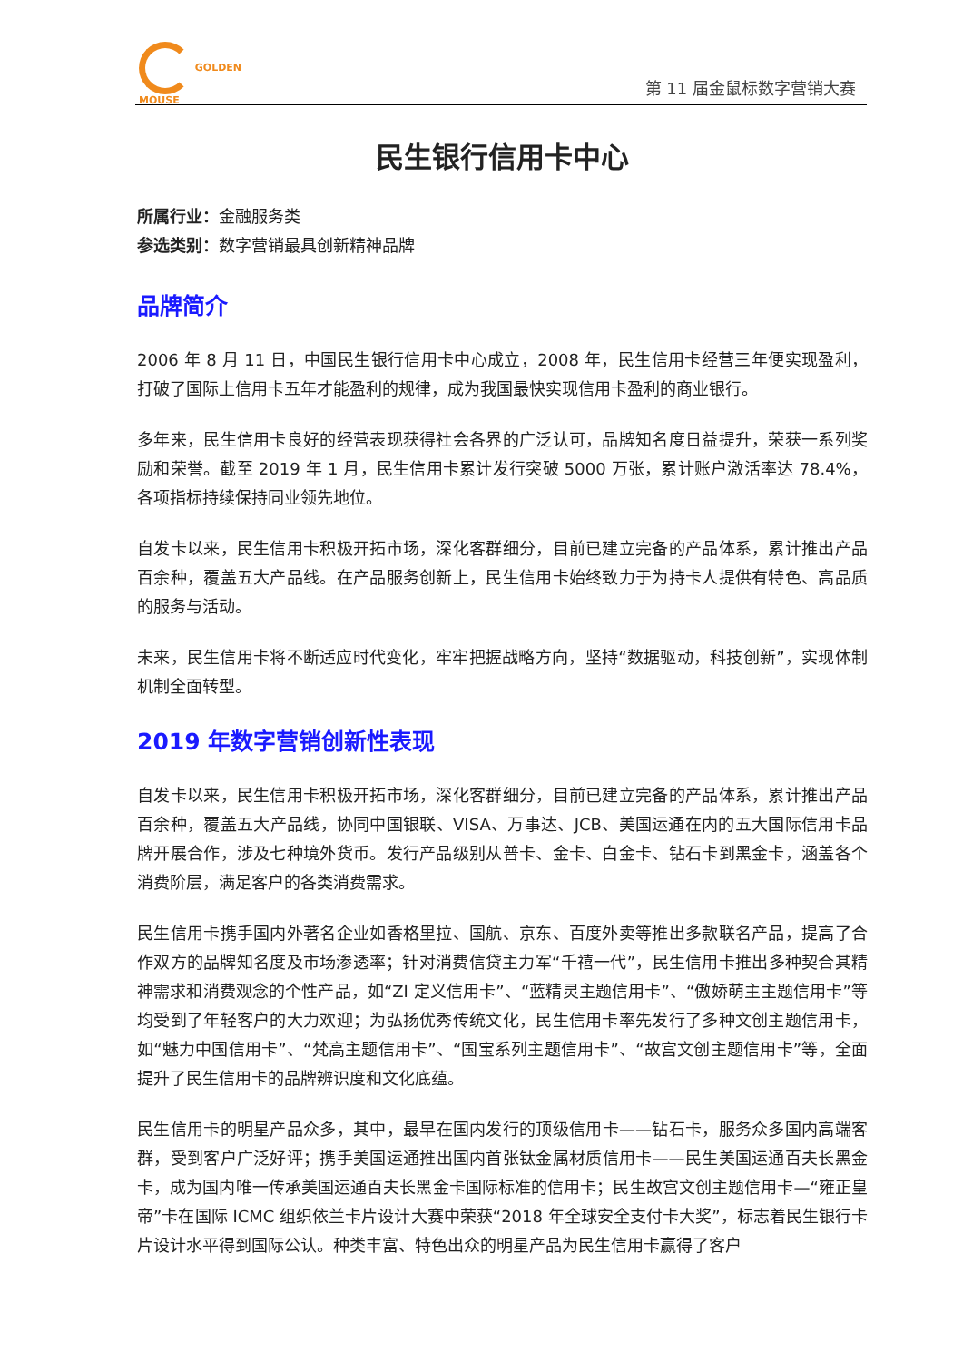GOLDEN
MOUSE
第 11 届金鼠标数字营销大赛
民生银行信用卡中心
所属行业：金融服务类
参选类别：数字营销最具创新精神品牌
品牌简介
2006 年 8 月 11 日，中国民生银行信用卡中心成立，2008 年，民生信用卡经营三年便实现盈利，打破了国际上信用卡五年才能盈利的规律，成为我国最快实现信用卡盈利的商业银行。
多年来，民生信用卡良好的经营表现获得社会各界的广泛认可，品牌知名度日益提升，荣获一系列奖励和荣誉。截至 2019 年 1 月，民生信用卡累计发行突破 5000 万张，累计账户激活率达 78.4%，各项指标持续保持同业领先地位。
自发卡以来，民生信用卡积极开拓市场，深化客群细分，目前已建立完备的产品体系，累计推出产品百余种，覆盖五大产品线。在产品服务创新上，民生信用卡始终致力于为持卡人提供有特色、高品质的服务与活动。
未来，民生信用卡将不断适应时代变化，牢牢把握战略方向，坚持“数据驱动，科技创新”，实现体制机制全面转型。
2019 年数字营销创新性表现
自发卡以来，民生信用卡积极开拓市场，深化客群细分，目前已建立完备的产品体系，累计推出产品百余种，覆盖五大产品线，协同中国银联、VISA、万事达、JCB、美国运通在内的五大国际信用卡品牌开展合作，涉及七种境外货币。发行产品级别从普卡、金卡、白金卡、钻石卡到黑金卡，涵盖各个消费阶层，满足客户的各类消费需求。
民生信用卡携手国内外著名企业如香格里拉、国航、京东、百度外卖等推出多款联名产品，提高了合作双方的品牌知名度及市场渗透率；针对消费信贷主力军“千禧一代”，民生信用卡推出多种契合其精神需求和消费观念的个性产品，如“ZI 定义信用卡”、“蓝精灵主题信用卡”、“傲娇萌主主题信用卡”等均受到了年轻客户的大力欢迎；为弘扬优秀传统文化，民生信用卡率先发行了多种文创主题信用卡，如“魅力中国信用卡”、“梵高主题信用卡”、“国宝系列主题信用卡”、“故宫文创主题信用卡”等，全面提升了民生信用卡的品牌辨识度和文化底蕴。
民生信用卡的明星产品众多，其中，最早在国内发行的顶级信用卡——钻石卡，服务众多国内高端客群，受到客户广泛好评；携手美国运通推出国内首张钛金属材质信用卡——民生美国运通百夫长黑金卡，成为国内唯一传承美国运通百夫长黑金卡国际标准的信用卡；民生故宫文创主题信用卡—“雍正皇帝”卡在国际 ICMC 组织依兰卡片设计大赛中荣获“2018 年全球安全支付卡大奖”，标志着民生银行卡片设计水平得到国际公认。种类丰富、特色出众的明星产品为民生信用卡赢得了客户